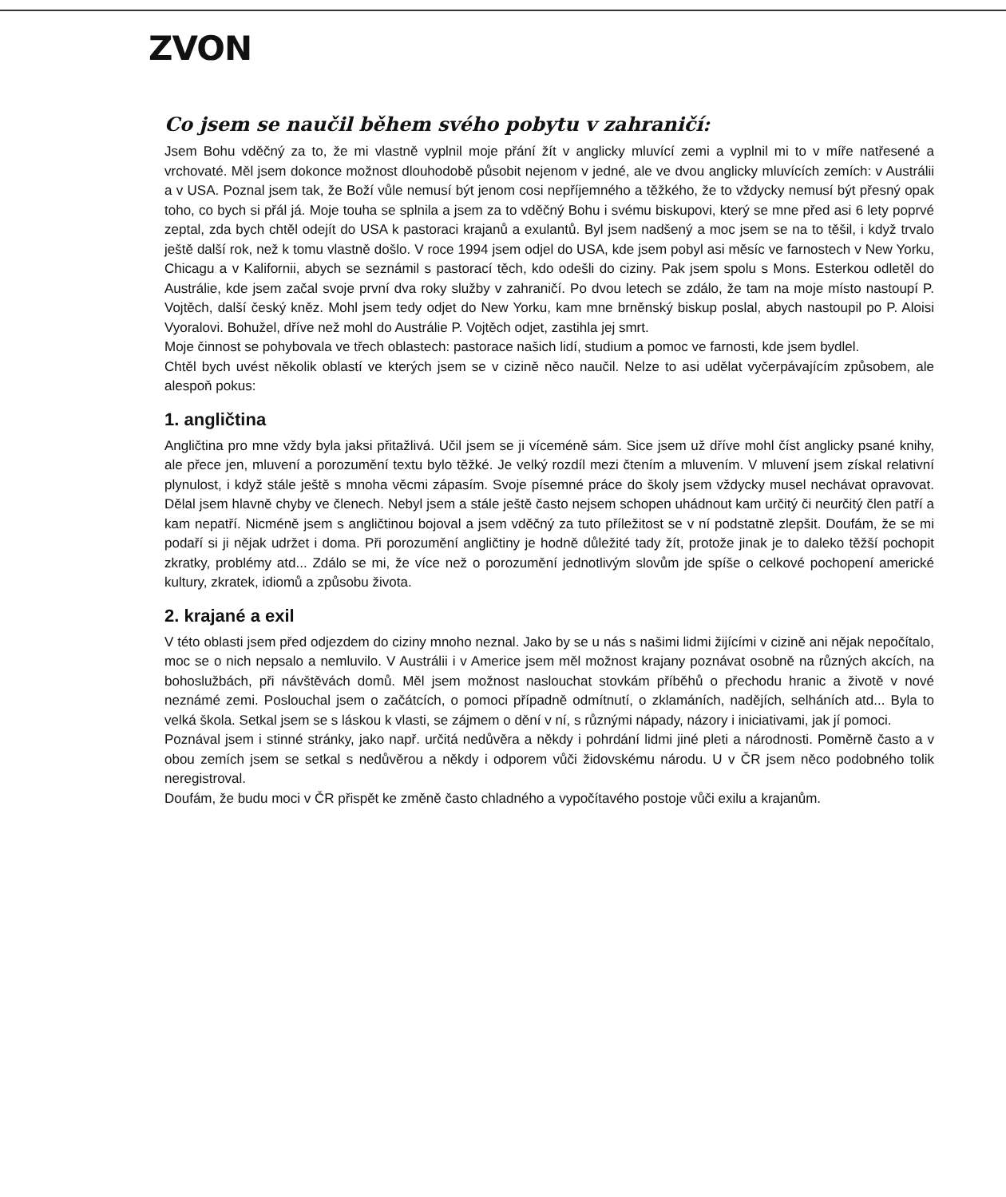ZVON
Co jsem se naučil během svého pobytu v zahraničí:
Jsem Bohu vděčný za to, že mi vlastně vyplnil moje přání žít v anglicky mluvící zemi a vyplnil mi to v míře natřesené a vrchovaté. Měl jsem dokonce možnost dlouhodobě působit nejenom v jedné, ale ve dvou anglicky mluvících zemích: v Austrálii a v USA. Poznal jsem tak, že Boží vůle nemusí být jenom cosi nepříjemného a těžkého, že to vždycky nemusí být přesný opak toho, co bych si přál já. Moje touha se splnila a jsem za to vděčný Bohu i svému biskupovi, který se mne před asi 6 lety poprvé zeptal, zda bych chtěl odejít do USA k pastoraci krajanů a exulantů. Byl jsem nadšený a moc jsem se na to těšil, i když trvalo ještě další rok, než k tomu vlastně došlo. V roce 1994 jsem odjel do USA, kde jsem pobyl asi měsíc ve farnostech v New Yorku, Chicagu a v Kalifornii, abych se seznámil s pastorací těch, kdo odešli do ciziny. Pak jsem spolu s Mons. Esterkou odletěl do Austrálie, kde jsem začal svoje první dva roky služby v zahraničí. Po dvou letech se zdálo, že tam na moje místo nastoupí P. Vojtěch, další český kněz. Mohl jsem tedy odjet do New Yorku, kam mne brněnský biskup poslal, abych nastoupil po P. Aloisi Vyoralovi. Bohužel, dříve než mohl do Austrálie P. Vojtěch odjet, zastihla jej smrt.
Moje činnost se pohybovala ve třech oblastech: pastorace našich lidí, studium a pomoc ve farnosti, kde jsem bydlel.
Chtěl bych uvést několik oblastí ve kterých jsem se v cizině něco naučil. Nelze to asi udělat vyčerpávajícím způsobem, ale alespoň pokus:
1. angličtina
Angličtina pro mne vždy byla jaksi přitažlivá. Učil jsem se ji víceméně sám. Sice jsem už dříve mohl číst anglicky psané knihy, ale přece jen, mluvení a porozumění textu bylo těžké. Je velký rozdíl mezi čtením a mluvením. V mluvení jsem získal relativní plynulost, i když stále ještě s mnoha věcmi zápasím. Svoje písemné práce do školy jsem vždycky musel nechávat opravovat. Dělal jsem hlavně chyby ve členech. Nebyl jsem a stále ještě často nejsem schopen uhádnout kam určitý či neurčitý člen patří a kam nepatří. Nicméně jsem s angličtinou bojoval a jsem vděčný za tuto příležitost se v ní podstatně zlepšit. Doufám, že se mi podaří si ji nějak udržet i doma. Při porozumění angličtiny je hodně důležité tady žít, protože jinak je to daleko těžší pochopit zkratky, problémy atd... Zdálo se mi, že více než o porozumění jednotlivým slovům jde spíše o celkové pochopení americké kultury, zkratek, idiomů a způsobu života.
2. krajané a exil
V této oblasti jsem před odjezdem do ciziny mnoho neznal. Jako by se u nás s našimi lidmi žijícími v cizině ani nějak nepočítalo, moc se o nich nepsalo a nemluvilo. V Austrálii i v Americe jsem měl možnost krajany poznávat osobně na různých akcích, na bohoslužbách, při návštěvách domů. Měl jsem možnost naslouchat stovkám příběhů o přechodu hranic a životě v nové neznámé zemi. Poslouchal jsem o začátcích, o pomoci případně odmítnutí, o zklamáních, nadějích, selháních atd... Byla to velká škola. Setkal jsem se s láskou k vlasti, se zájmem o dění v ní, s různými nápady, názory i iniciativami, jak jí pomoci.
Poznával jsem i stinné stránky, jako např. určitá nedůvěra a někdy i pohrdání lidmi jiné pleti a národnosti. Poměrně často a v obou zemích jsem se setkal s nedůvěrou a někdy i odporem vůči židovskému národu. U v ČR jsem něco podobného tolik neregistroval.
Doufám, že budu moci v ČR přispět ke změně často chladného a vypočítavého postoje vůči exilu a krajanům.